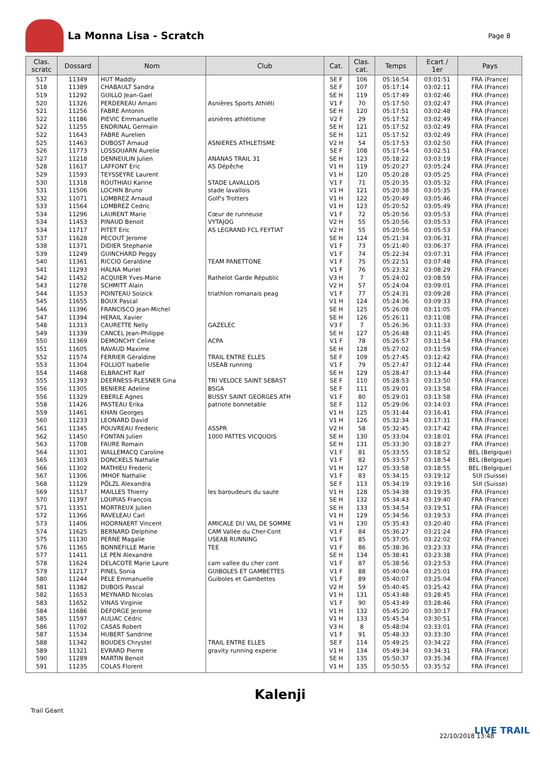La Monna Lisa - Scratch
Page 8
| Clas. scratc | Dossard | Nom | Club | Cat. | Clas. cat. | Temps | Ecart / 1er | Pays |
| --- | --- | --- | --- | --- | --- | --- | --- | --- |
| 517 | 11349 | HUT Maddly | | SE F | 106 | 05:16:54 | 03:01:51 | FRA (France) |
| 518 | 11389 | CHABAULT Sandra | | SE F | 107 | 05:17:14 | 03:02:11 | FRA (France) |
| 519 | 11292 | GUILLO Jean-Gael | | SE H | 119 | 05:17:49 | 03:02:46 | FRA (France) |
| 520 | 11326 | PERDEREAU Amani | Asnières Sports Athléti | V1 F | 70 | 05:17:50 | 03:02:47 | FRA (France) |
| 521 | 11256 | FABRE Antonin | | SE H | 120 | 05:17:51 | 03:02:48 | FRA (France) |
| 522 | 11186 | PIEVIC Emmanuelle | asnières athlétisme | V2 F | 29 | 05:17:52 | 03:02:49 | FRA (France) |
| 522 | 11255 | ENDRINAL Germain | | SE H | 121 | 05:17:52 | 03:02:49 | FRA (France) |
| 522 | 11643 | FABRE Aurelien | | SE H | 121 | 05:17:52 | 03:02:49 | FRA (France) |
| 525 | 11463 | DUBOST Arnaud | ASNIERES ATHLETISME | V2 H | 54 | 05:17:53 | 03:02:50 | FRA (France) |
| 526 | 11773 | LOSSOUARN Aurelie | | SE F | 108 | 05:17:54 | 03:02:51 | FRA (France) |
| 527 | 11218 | DENNEULIN Julien | ANANAS TRAIL 31 | SE H | 123 | 05:18:22 | 03:03:19 | FRA (France) |
| 528 | 11617 | LAFFONT Eric | AS Dépêche | V1 H | 119 | 05:20:27 | 03:05:24 | FRA (France) |
| 529 | 11593 | TEYSSEYRE Laurent | | V1 H | 120 | 05:20:28 | 03:05:25 | FRA (France) |
| 530 | 11318 | ROUTHIAU Karine | STADE LAVALLOIS | V1 F | 71 | 05:20:35 | 03:05:32 | FRA (France) |
| 531 | 11506 | LOCHIN Bruno | stade lavallois | V1 H | 121 | 05:20:38 | 03:05:35 | FRA (France) |
| 532 | 11071 | LOMBREZ Arnaud | Golf's Trotters | V1 H | 122 | 05:20:49 | 03:05:46 | FRA (France) |
| 533 | 11564 | LOMBREZ Cedric | | V1 H | 123 | 05:20:52 | 03:05:49 | FRA (France) |
| 534 | 11296 | LAURENT Marie | Cœur de runneuse | V1 F | 72 | 05:20:56 | 03:05:53 | FRA (France) |
| 534 | 11453 | PINAUD Benoit | VYTAJOG | V2 H | 55 | 05:20:56 | 03:05:53 | FRA (France) |
| 534 | 11717 | PITET Eric | AS LEGRAND FCL FEYTIAT | V2 H | 55 | 05:20:56 | 03:05:53 | FRA (France) |
| 537 | 11628 | PECOUT Jerome | | SE H | 124 | 05:21:34 | 03:06:31 | FRA (France) |
| 538 | 11371 | DIDIER Stephanie | | V1 F | 73 | 05:21:40 | 03:06:37 | FRA (France) |
| 539 | 11249 | GUINCHARD Peggy | | V1 F | 74 | 05:22:34 | 03:07:31 | FRA (France) |
| 540 | 11361 | RICCIO Geraldine | TEAM PANETTONE | V1 F | 75 | 05:22:51 | 03:07:48 | FRA (France) |
| 541 | 11293 | HALNA Muriel | | V1 F | 76 | 05:23:32 | 03:08:29 | FRA (France) |
| 542 | 11452 | ACQUIER Yves-Marie | Rathelot Garde Républic | V3 H | 7 | 05:24:02 | 03:08:59 | FRA (France) |
| 543 | 11278 | SCHMITT Alain | | V2 H | 57 | 05:24:04 | 03:09:01 | FRA (France) |
| 544 | 11353 | POINTEAU Soizick | triathlon romanais peag | V1 F | 77 | 05:24:31 | 03:09:28 | FRA (France) |
| 545 | 11655 | BOUX Pascal | | V1 H | 124 | 05:24:36 | 03:09:33 | FRA (France) |
| 546 | 11396 | FRANCISCO Jean-Michel | | SE H | 125 | 05:26:08 | 03:11:05 | FRA (France) |
| 547 | 11394 | HERAIL Xavier | | SE H | 126 | 05:26:11 | 03:11:08 | FRA (France) |
| 548 | 11313 | CAURETTE Nelly | GAZELEC | V3 F | 7 | 05:26:36 | 03:11:33 | FRA (France) |
| 549 | 11339 | CANCEL Jean-Philippe | | SE H | 127 | 05:26:48 | 03:11:45 | FRA (France) |
| 550 | 11369 | DEMONCHY Celine | ACPA | V1 F | 78 | 05:26:57 | 03:11:54 | FRA (France) |
| 551 | 11605 | RAVAUD Maxime | | SE H | 128 | 05:27:02 | 03:11:59 | FRA (France) |
| 552 | 11574 | FERRIER Géraldine | TRAIL ENTRE ELLES | SE F | 109 | 05:27:45 | 03:12:42 | FRA (France) |
| 553 | 11304 | FOLLIOT Isabelle | USEAB running | V1 F | 79 | 05:27:47 | 03:12:44 | FRA (France) |
| 554 | 11468 | ELBRACHT Ralf | | SE H | 129 | 05:28:47 | 03:13:44 | FRA (France) |
| 555 | 11393 | DEERNESS-PLESNER Gina | TRI VELOCE SAINT SEBAST | SE F | 110 | 05:28:53 | 03:13:50 | FRA (France) |
| 556 | 11305 | BENIERE Adeline | BSGA | SE F | 111 | 05:29:01 | 03:13:58 | FRA (France) |
| 556 | 11329 | EBERLE Agnes | BUSSY SAINT GEORGES ATH | V1 F | 80 | 05:29:01 | 03:13:58 | FRA (France) |
| 558 | 11426 | PASTEAU Erika | patriote bonnetable | SE F | 112 | 05:29:06 | 03:14:03 | FRA (France) |
| 559 | 11461 | KHAN Georges | | V1 H | 125 | 05:31:44 | 03:16:41 | FRA (France) |
| 560 | 11233 | LEONARD David | | V1 H | 126 | 05:32:34 | 03:17:31 | FRA (France) |
| 561 | 11345 | POUVREAU Frederic | ASSPR | V2 H | 58 | 05:32:45 | 03:17:42 | FRA (France) |
| 562 | 11450 | FONTAN Julien | 1000 PATTES VICQUOIS | SE H | 130 | 05:33:04 | 03:18:01 | FRA (France) |
| 563 | 11708 | FAURE Romain | | SE H | 131 | 05:33:30 | 03:18:27 | FRA (France) |
| 564 | 11301 | WALLEMACQ Caroline | | V1 F | 81 | 05:33:55 | 03:18:52 | BEL (Belgique) |
| 565 | 11303 | DONCKELS Nathalie | | V1 F | 82 | 05:33:57 | 03:18:54 | BEL (Belgique) |
| 566 | 11302 | MATHIEU Frederic | | V1 H | 127 | 05:33:58 | 03:18:55 | BEL (Belgique) |
| 567 | 11306 | IMHOF Nathalie | | V1 F | 83 | 05:34:15 | 03:19:12 | SUI (Suisse) |
| 568 | 11129 | PÖLZL Alexandra | | SE F | 113 | 05:34:19 | 03:19:16 | SUI (Suisse) |
| 569 | 11517 | MAILLES Thierry | les baroudeurs du saute | V1 H | 128 | 05:34:38 | 03:19:35 | FRA (France) |
| 570 | 11397 | LOUPIAS François | | SE H | 132 | 05:34:43 | 03:19:40 | FRA (France) |
| 571 | 11351 | MORTREUX Julien | | SE H | 133 | 05:34:54 | 03:19:51 | FRA (France) |
| 572 | 11366 | RAVELEAU Carl | | V1 H | 129 | 05:34:56 | 03:19:53 | FRA (France) |
| 573 | 11406 | HOORNAERT Vincent | AMICALE DU VAL DE SOMME | V1 H | 130 | 05:35:43 | 03:20:40 | FRA (France) |
| 574 | 11625 | BERNARD Delphine | CAM Vallée du Cher-Cont | V1 F | 84 | 05:36:27 | 03:21:24 | FRA (France) |
| 575 | 11130 | PERNE Magalie | USEAB RUNNING | V1 F | 85 | 05:37:05 | 03:22:02 | FRA (France) |
| 576 | 11365 | BONNEFILLE Marie | TEE | V1 F | 86 | 05:38:36 | 03:23:33 | FRA (France) |
| 577 | 11411 | LE PEN Alexandre | | SE H | 134 | 05:38:41 | 03:23:38 | FRA (France) |
| 578 | 11624 | DELACOTE Marie Laure | cam vallee du cher cont | V1 F | 87 | 05:38:56 | 03:23:53 | FRA (France) |
| 579 | 11217 | PINEL Sonia | GUIBOLES ET GAMBETTES | V1 F | 88 | 05:40:04 | 03:25:01 | FRA (France) |
| 580 | 11244 | PELE Emmanuelle | Guiboles et Gambettes | V1 F | 89 | 05:40:07 | 03:25:04 | FRA (France) |
| 581 | 11382 | DUBOIS Pascal | | V2 H | 59 | 05:40:45 | 03:25:42 | FRA (France) |
| 582 | 11653 | MEYNARD Nicolas | | V1 H | 131 | 05:43:48 | 03:28:45 | FRA (France) |
| 583 | 11652 | VINAS Virginie | | V1 F | 90 | 05:43:49 | 03:28:46 | FRA (France) |
| 584 | 11686 | DEFORGE Jerome | | V1 H | 132 | 05:45:20 | 03:30:17 | FRA (France) |
| 585 | 11597 | AULIAC Cédric | | V1 H | 133 | 05:45:54 | 03:30:51 | FRA (France) |
| 586 | 11702 | CASAS Robert | | V3 H | 8 | 05:48:04 | 03:33:01 | FRA (France) |
| 587 | 11534 | HUBERT Sandrine | | V1 F | 91 | 05:48:33 | 03:33:30 | FRA (France) |
| 588 | 11342 | BOUDES Chrystel | TRAIL ENTRE ELLES | SE F | 114 | 05:49:25 | 03:34:22 | FRA (France) |
| 589 | 11321 | EVRARD Pierre | gravity running experie | V1 H | 134 | 05:49:34 | 03:34:31 | FRA (France) |
| 590 | 11289 | MARTIN Benoit | | SE H | 135 | 05:50:37 | 03:35:34 | FRA (France) |
| 591 | 11235 | COLAS Florent | | V1 H | 135 | 05:50:55 | 03:35:52 | FRA (France) |
Kalenji
Trail Géant
22/10/2018 13:48
LIVE TRAIL